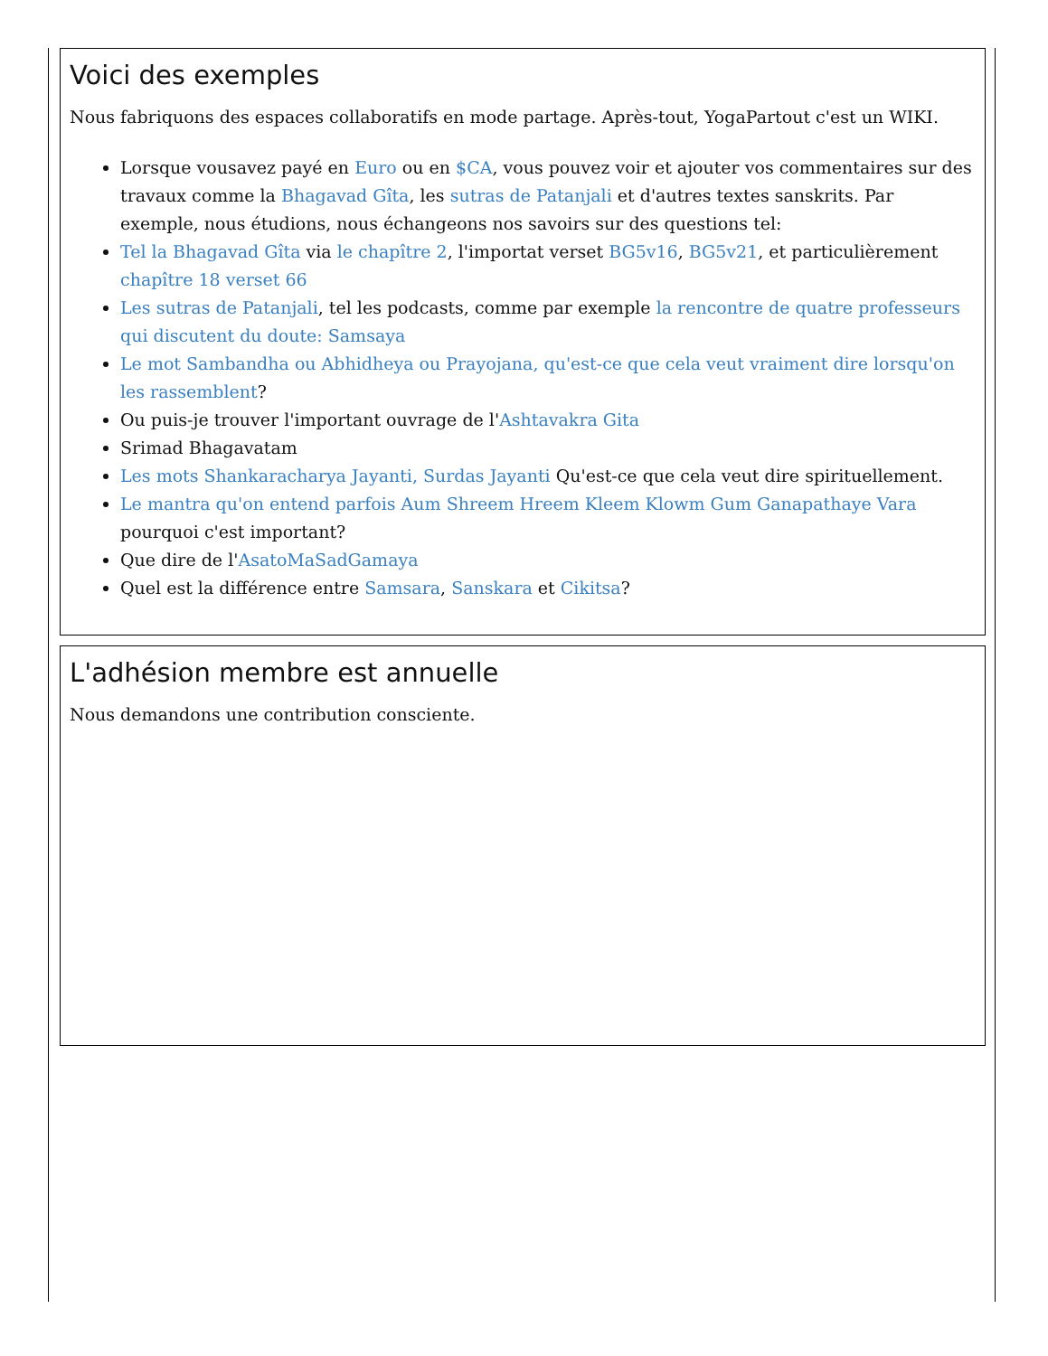Voici des exemples
Nous fabriquons des espaces collaboratifs en mode partage. Après-tout, YogaPartout c'est un WIKI.
Lorsque vousavez payé en Euro ou en $CA, vous pouvez voir et ajouter vos commentaires sur des travaux comme la Bhagavad Gîta, les sutras de Patanjali et d'autres textes sanskrits. Par exemple, nous étudions, nous échangeons nos savoirs sur des questions tel:
Tel la Bhagavad Gîta via le chapître 2, l'importat verset BG5v16, BG5v21, et particulièrement chapître 18 verset 66
Les sutras de Patanjali, tel les podcasts, comme par exemple la rencontre de quatre professeurs qui discutent du doute: Samsaya
Le mot Sambandha ou Abhidheya ou Prayojana, qu'est-ce que cela veut vraiment dire lorsqu'on les rassemblent?
Ou puis-je trouver l'important ouvrage de l'Ashtavakra Gita
Srimad Bhagavatam
Les mots Shankaracharya Jayanti, Surdas Jayanti Qu'est-ce que cela veut dire spirituellement.
Le mantra qu'on entend parfois Aum Shreem Hreem Kleem Klowm Gum Ganapathaye Vara pourquoi c'est important?
Que dire de l'AsatoMaSadGamaya
Quel est la différence entre Samsara, Sanskara et Cikitsa?
L'adhésion membre est annuelle
Nous demandons une contribution consciente.